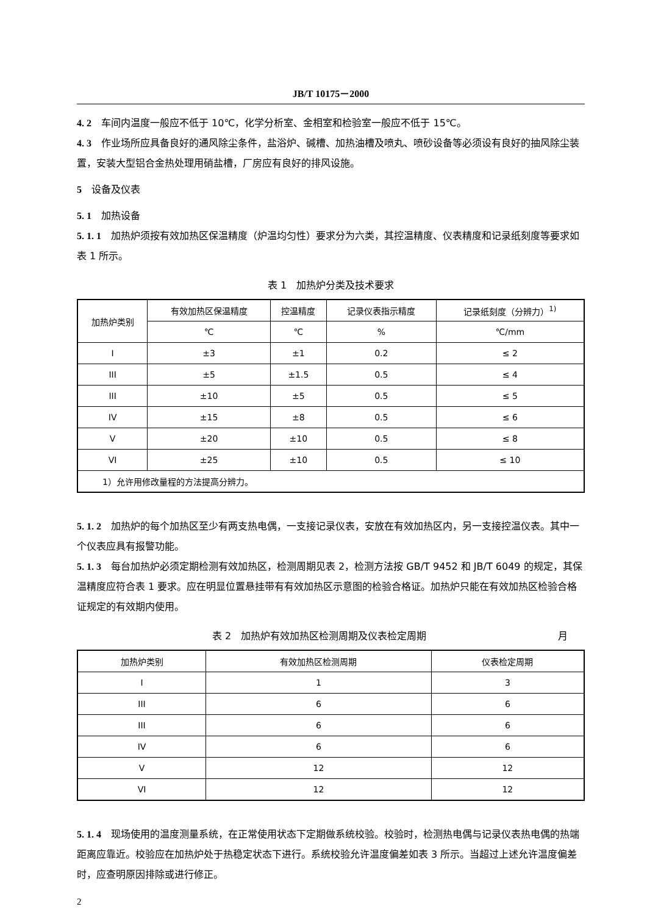JB/T 10175－2000
4. 2　车间内温度一般应不低于 10℃，化学分析室、金相室和检验室一般应不低于 15℃。
4. 3　作业场所应具备良好的通风除尘条件，盐浴炉、碱槽、加热油槽及喷丸、喷砂设备等必须设有良好的抽风除尘装置，安装大型铝合金热处理用硝盐槽，厂房应有良好的排风设施。
5　设备及仪表
5. 1　加热设备
5. 1. 1　加热炉须按有效加热区保温精度（炉温均匀性）要求分为六类，其控温精度、仪表精度和记录纸刻度等要求如表 1 所示。
表 1　加热炉分类及技术要求
| 加热炉类别 | 有效加热区保温精度 | 控温精度 | 记录仪表指示精度 | 记录纸刻度（分辨力）<sup>1)</sup> |
| --- | --- | --- | --- | --- |
| | ℃ | ℃ | % | ℃/mm |
| I | ±3 | ±1 | 0.2 | ≤ 2 |
| III | ±5 | ±1.5 | 0.5 | ≤ 4 |
| III | ±10 | ±5 | 0.5 | ≤ 5 |
| IV | ±15 | ±8 | 0.5 | ≤ 6 |
| V | ±20 | ±10 | 0.5 | ≤ 8 |
| VI | ±25 | ±10 | 0.5 | ≤ 10 |
| 1）允许用修改量程的方法提高分辨力。 | | | | |
5. 1. 2　加热炉的每个加热区至少有两支热电偶，一支接记录仪表，安放在有效加热区内，另一支接控温仪表。其中一个仪表应具有报警功能。
5. 1. 3　每台加热炉必须定期检测有效加热区，检测周期见表 2，检测方法按 GB/T 9452 和 JB/T 6049 的规定，其保温精度应符合表 1 要求。应在明显位置悬挂带有有效加热区示意图的检验合格证。加热炉只能在有效加热区检验合格证规定的有效期内使用。
表 2　加热炉有效加热区检测周期及仪表检定周期 月
| 加热炉类别 | 有效加热区检测周期 | 仪表检定周期 |
| --- | --- | --- |
| I | 1 | 3 |
| III | 6 | 6 |
| III | 6 | 6 |
| IV | 6 | 6 |
| V | 12 | 12 |
| VI | 12 | 12 |
5. 1. 4　现场使用的温度测量系统，在正常使用状态下定期做系统校验。校验时，检测热电偶与记录仪表热电偶的热端距离应靠近。校验应在加热炉处于热稳定状态下进行。系统校验允许温度偏差如表 3 所示。当超过上述允许温度偏差时，应查明原因排除或进行修正。
2